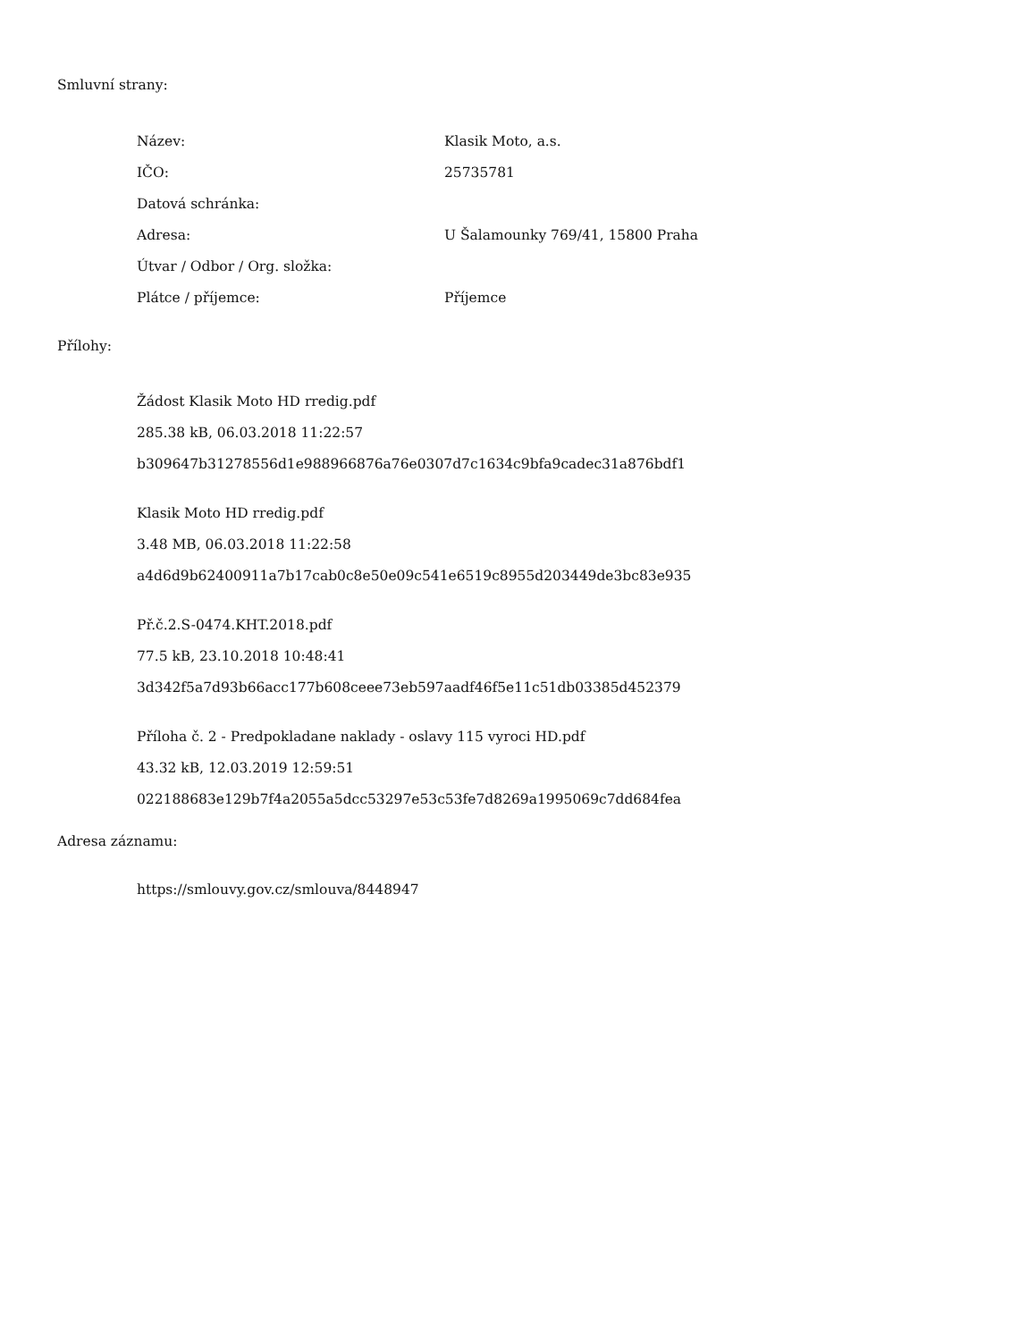Smluvní strany:
| Název: | Klasik Moto, a.s. |
| IČO: | 25735781 |
| Datová schránka: | |
| Adresa: | U Šalamounky 769/41, 15800 Praha |
| Útvar / Odbor / Org. složka: | |
| Plátce / příjemce: | Příjemce |
Přílohy:
Žádost Klasik Moto HD rredig.pdf
285.38 kB, 06.03.2018 11:22:57
b309647b31278556d1e988966876a76e0307d7c1634c9bfa9cadec31a876bdf1
Klasik Moto HD rredig.pdf
3.48 MB, 06.03.2018 11:22:58
a4d6d9b62400911a7b17cab0c8e50e09c541e6519c8955d203449de3bc83e935
Př.č.2.S-0474.KHT.2018.pdf
77.5 kB, 23.10.2018 10:48:41
3d342f5a7d93b66acc177b608ceee73eb597aadf46f5e11c51db03385d452379
Příloha č. 2 - Predpokladane naklady - oslavy 115 vyroci HD.pdf
43.32 kB, 12.03.2019 12:59:51
022188683e129b7f4a2055a5dcc53297e53c53fe7d8269a1995069c7dd684fea
Adresa záznamu:
https://smlouvy.gov.cz/smlouva/8448947